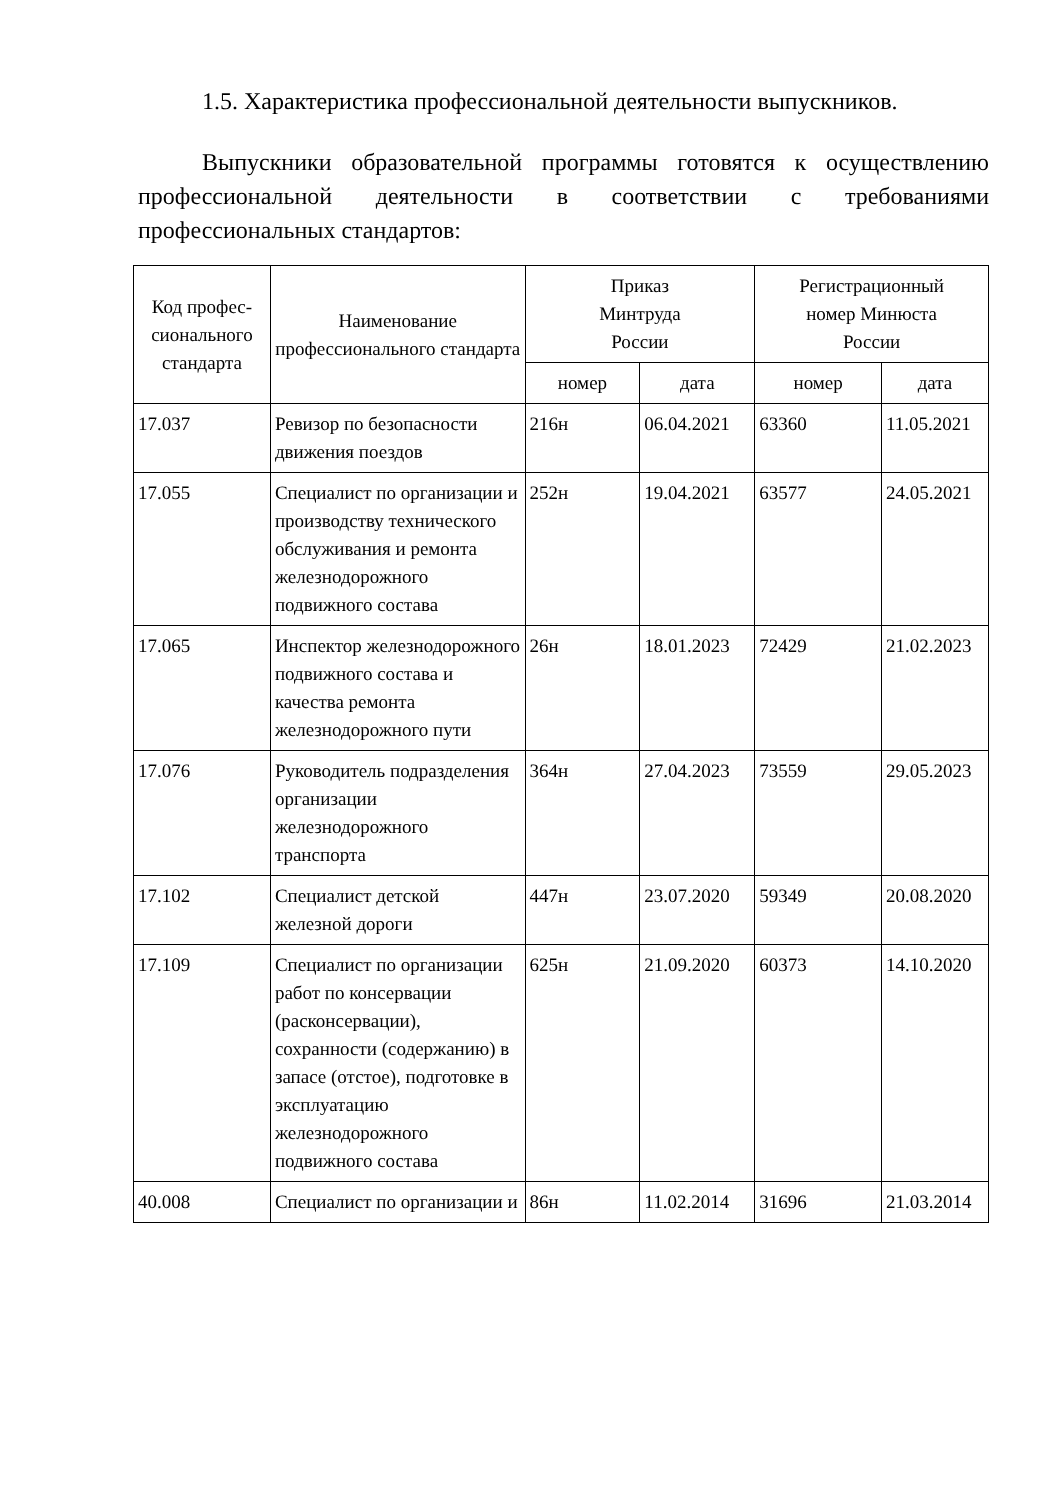1.5. Характеристика профессиональной деятельности выпускников.
Выпускники образовательной программы готовятся к осуществлению профессиональной деятельности в соответствии с требованиями профессиональных стандартов:
| Код профес-сионального стандарта | Наименование профессионального стандарта | Приказ Минтруда России | | Регистрационный номер Минюста России | |
| --- | --- | --- | --- | --- | --- |
| | | номер | дата | номер | дата |
| 17.037 | Ревизор по безопасности движения поездов | 216н | 06.04.2021 | 63360 | 11.05.2021 |
| 17.055 | Специалист по организации и производству технического обслуживания и ремонта железнодорожного подвижного состава | 252н | 19.04.2021 | 63577 | 24.05.2021 |
| 17.065 | Инспектор железнодорожного подвижного состава и качества ремонта железнодорожного пути | 26н | 18.01.2023 | 72429 | 21.02.2023 |
| 17.076 | Руководитель подразделения организации железнодорожного транспорта | 364н | 27.04.2023 | 73559 | 29.05.2023 |
| 17.102 | Специалист детской железной дороги | 447н | 23.07.2020 | 59349 | 20.08.2020 |
| 17.109 | Специалист по организации работ по консервации (расконсервации), сохранности (содержанию) в запасе (отстое), подготовке в эксплуатацию железнодорожного подвижного состава | 625н | 21.09.2020 | 60373 | 14.10.2020 |
| 40.008 | Специалист по организации и | 86н | 11.02.2014 | 31696 | 21.03.2014 |